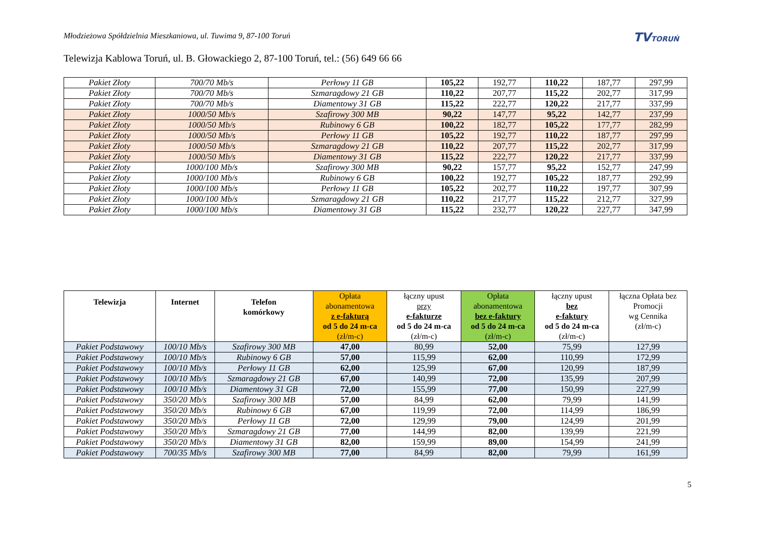Młodzieżowa Spółdzielnia Mieszkaniowa, ul. Tuwima 9, 87-100 Toruń
TVTORUŃ
Telewizja Kablowa Toruń, ul. B. Głowackiego 2, 87-100 Toruń, tel.: (56) 649 66 66
| Pakiet Złoty | 700/70 Mb/s | Perłowy 11 GB | 105,22 | 192,77 | 110,22 | 187,77 | 297,99 |
| Pakiet Złoty | 700/70 Mb/s | Szmaragdowy 21 GB | 110,22 | 207,77 | 115,22 | 202,77 | 317,99 |
| Pakiet Złoty | 700/70 Mb/s | Diamentowy 31 GB | 115,22 | 222,77 | 120,22 | 217,77 | 337,99 |
| Pakiet Złoty | 1000/50 Mb/s | Szafirowy 300 MB | 90,22 | 147,77 | 95,22 | 142,77 | 237,99 |
| Pakiet Złoty | 1000/50 Mb/s | Rubinowy 6 GB | 100,22 | 182,77 | 105,22 | 177,77 | 282,99 |
| Pakiet Złoty | 1000/50 Mb/s | Perłowy 11 GB | 105,22 | 192,77 | 110,22 | 187,77 | 297,99 |
| Pakiet Złoty | 1000/50 Mb/s | Szmaragdowy 21 GB | 110,22 | 207,77 | 115,22 | 202,77 | 317,99 |
| Pakiet Złoty | 1000/50 Mb/s | Diamentowy 31 GB | 115,22 | 222,77 | 120,22 | 217,77 | 337,99 |
| Pakiet Złoty | 1000/100 Mb/s | Szafirowy 300 MB | 90,22 | 157,77 | 95,22 | 152,77 | 247,99 |
| Pakiet Złoty | 1000/100 Mb/s | Rubinowy 6 GB | 100,22 | 192,77 | 105,22 | 187,77 | 292,99 |
| Pakiet Złoty | 1000/100 Mb/s | Perłowy 11 GB | 105,22 | 202,77 | 110,22 | 197,77 | 307,99 |
| Pakiet Złoty | 1000/100 Mb/s | Szmaragdowy 21 GB | 110,22 | 217,77 | 115,22 | 212,77 | 327,99 |
| Pakiet Złoty | 1000/100 Mb/s | Diamentowy 31 GB | 115,22 | 232,77 | 120,22 | 227,77 | 347,99 |
| Telewizja | Internet | Telefon komórkowy | Opłata abonamentowa z e-fakturą od 5 do 24 m-ca (zł/m-c) | łączny upust przy e-fakturze od 5 do 24 m-ca (zł/m-c) | Opłata abonamentowa bez e-faktury od 5 do 24 m-ca (zł/m-c) | łączny upust bez e-faktury od 5 do 24 m-ca (zł/m-c) | łączna Opłata bez Promocji wg Cennika (zł/m-c) |
| --- | --- | --- | --- | --- | --- | --- | --- |
| Pakiet Podstawowy | 100/10 Mb/s | Szafirowy 300 MB | 47,00 | 80,99 | 52,00 | 75,99 | 127,99 |
| Pakiet Podstawowy | 100/10 Mb/s | Rubinowy 6 GB | 57,00 | 115,99 | 62,00 | 110,99 | 172,99 |
| Pakiet Podstawowy | 100/10 Mb/s | Perłowy 11 GB | 62,00 | 125,99 | 67,00 | 120,99 | 187,99 |
| Pakiet Podstawowy | 100/10 Mb/s | Szmaragdowy 21 GB | 67,00 | 140,99 | 72,00 | 135,99 | 207,99 |
| Pakiet Podstawowy | 100/10 Mb/s | Diamentowy 31 GB | 72,00 | 155,99 | 77,00 | 150,99 | 227,99 |
| Pakiet Podstawowy | 350/20 Mb/s | Szafirowy 300 MB | 57,00 | 84,99 | 62,00 | 79,99 | 141,99 |
| Pakiet Podstawowy | 350/20 Mb/s | Rubinowy 6 GB | 67,00 | 119,99 | 72,00 | 114,99 | 186,99 |
| Pakiet Podstawowy | 350/20 Mb/s | Perłowy 11 GB | 72,00 | 129,99 | 79,00 | 124,99 | 201,99 |
| Pakiet Podstawowy | 350/20 Mb/s | Szmaragdowy 21 GB | 77,00 | 144,99 | 82,00 | 139,99 | 221,99 |
| Pakiet Podstawowy | 350/20 Mb/s | Diamentowy 31 GB | 82,00 | 159,99 | 89,00 | 154,99 | 241,99 |
| Pakiet Podstawowy | 700/35 Mb/s | Szafirowy 300 MB | 77,00 | 84,99 | 82,00 | 79,99 | 161,99 |
5